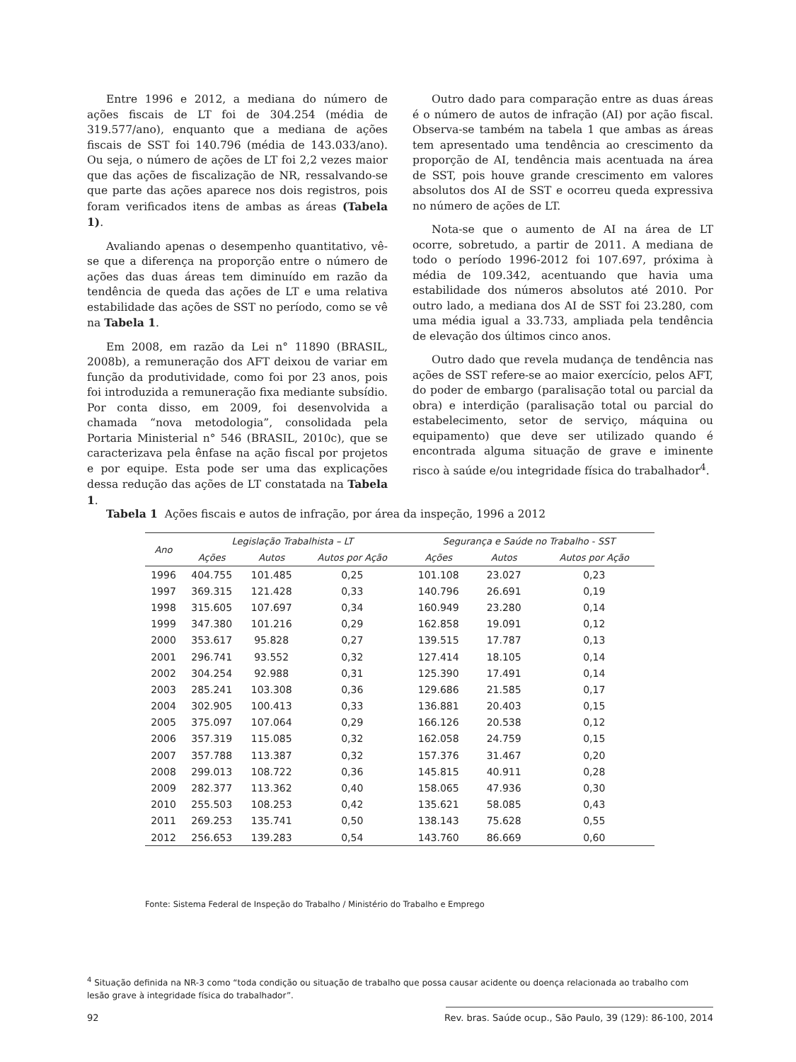Entre 1996 e 2012, a mediana do número de ações fiscais de LT foi de 304.254 (média de 319.577/ano), enquanto que a mediana de ações fiscais de SST foi 140.796 (média de 143.033/ano). Ou seja, o número de ações de LT foi 2,2 vezes maior que das ações de fiscalização de NR, ressalvando-se que parte das ações aparece nos dois registros, pois foram verificados itens de ambas as áreas (Tabela 1).
Avaliando apenas o desempenho quantitativo, vê-se que a diferença na proporção entre o número de ações das duas áreas tem diminuído em razão da tendência de queda das ações de LT e uma relativa estabilidade das ações de SST no período, como se vê na Tabela 1.
Em 2008, em razão da Lei n° 11890 (BRASIL, 2008b), a remuneração dos AFT deixou de variar em função da produtividade, como foi por 23 anos, pois foi introduzida a remuneração fixa mediante subsídio. Por conta disso, em 2009, foi desenvolvida a chamada “nova metodologia”, consolidada pela Portaria Ministerial n° 546 (BRASIL, 2010c), que se caracterizava pela ênfase na ação fiscal por projetos e por equipe. Esta pode ser uma das explicações dessa redução das ações de LT constatada na Tabela 1.
Outro dado para comparação entre as duas áreas é o número de autos de infração (AI) por ação fiscal. Observa-se também na tabela 1 que ambas as áreas tem apresentado uma tendência ao crescimento da proporção de AI, tendência mais acentuada na área de SST, pois houve grande crescimento em valores absolutos dos AI de SST e ocorreu queda expressiva no número de ações de LT.
Nota-se que o aumento de AI na área de LT ocorre, sobretudo, a partir de 2011. A mediana de todo o período 1996-2012 foi 107.697, próxima à média de 109.342, acentuando que havia uma estabilidade dos números absolutos até 2010. Por outro lado, a mediana dos AI de SST foi 23.280, com uma média igual a 33.733, ampliada pela tendência de elevação dos últimos cinco anos.
Outro dado que revela mudança de tendência nas ações de SST refere-se ao maior exercício, pelos AFT, do poder de embargo (paralisação total ou parcial da obra) e interdição (paralisação total ou parcial do estabelecimento, setor de serviço, máquina ou equipamento) que deve ser utilizado quando é encontrada alguma situação de grave e iminente risco à saúde e/ou integridade física do trabalhador<sup>4</sup>.
Tabela 1 Ações fiscais e autos de infração, por área da inspeção, 1996 a 2012
| Ano | Legislação Trabalhista – LT | | | Segurança e Saúde no Trabalho - SST | | |
| --- | --- | --- | --- | --- | --- | --- |
| | Ações | Autos | Autos por Ação | Ações | Autos | Autos por Ação |
| 1996 | 404.755 | 101.485 | 0,25 | 101.108 | 23.027 | 0,23 |
| 1997 | 369.315 | 121.428 | 0,33 | 140.796 | 26.691 | 0,19 |
| 1998 | 315.605 | 107.697 | 0,34 | 160.949 | 23.280 | 0,14 |
| 1999 | 347.380 | 101.216 | 0,29 | 162.858 | 19.091 | 0,12 |
| 2000 | 353.617 | 95.828 | 0,27 | 139.515 | 17.787 | 0,13 |
| 2001 | 296.741 | 93.552 | 0,32 | 127.414 | 18.105 | 0,14 |
| 2002 | 304.254 | 92.988 | 0,31 | 125.390 | 17.491 | 0,14 |
| 2003 | 285.241 | 103.308 | 0,36 | 129.686 | 21.585 | 0,17 |
| 2004 | 302.905 | 100.413 | 0,33 | 136.881 | 20.403 | 0,15 |
| 2005 | 375.097 | 107.064 | 0,29 | 166.126 | 20.538 | 0,12 |
| 2006 | 357.319 | 115.085 | 0,32 | 162.058 | 24.759 | 0,15 |
| 2007 | 357.788 | 113.387 | 0,32 | 157.376 | 31.467 | 0,20 |
| 2008 | 299.013 | 108.722 | 0,36 | 145.815 | 40.911 | 0,28 |
| 2009 | 282.377 | 113.362 | 0,40 | 158.065 | 47.936 | 0,30 |
| 2010 | 255.503 | 108.253 | 0,42 | 135.621 | 58.085 | 0,43 |
| 2011 | 269.253 | 135.741 | 0,50 | 138.143 | 75.628 | 0,55 |
| 2012 | 256.653 | 139.283 | 0,54 | 143.760 | 86.669 | 0,60 |
Fonte: Sistema Federal de Inspeção do Trabalho / Ministério do Trabalho e Emprego
<sup>4</sup> Situação definida na NR-3 como “toda condição ou situação de trabalho que possa causar acidente ou doença relacionada ao trabalho com lesão grave à integridade física do trabalhador”.
92 Rev. bras. Saúde ocup., São Paulo, 39 (129): 86-100, 2014